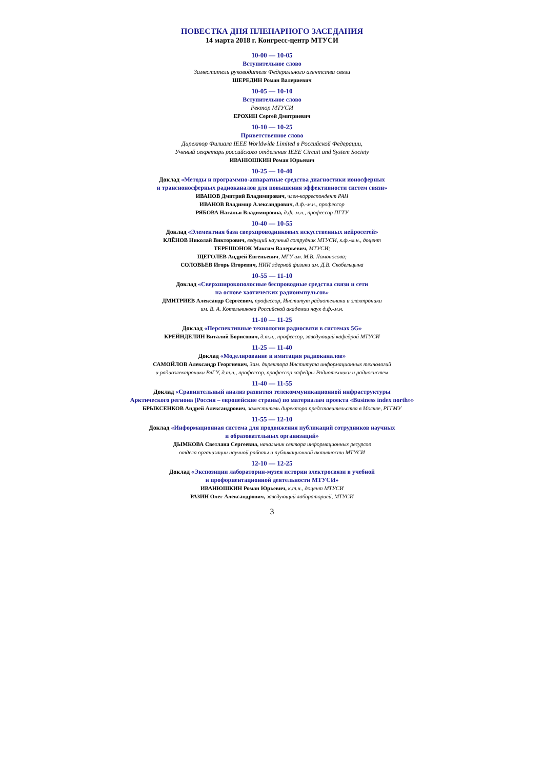ПОВЕСТКА ДНЯ ПЛЕНАРНОГО ЗАСЕДАНИЯ
14 марта 2018 г. Конгресс-центр МТУСИ
10-00 — 10-05
Вступительное слово
Заместитель руководителя Федерального агентства связи
ШЕРЕДИН Роман Валериевич
10-05 — 10-10
Вступительное слово
Ректор МТУСИ
ЕРОХИН Сергей Дмитриевич
10-10 — 10-25
Приветственное слово
Директор Филиала IEEE Worldwide Limited в Российской Федерации,
Ученый секретарь российского отделения IEEE Circuit and System Society
ИВАНЮШКИН Роман Юрьевич
10-25 — 10-40
Доклад «Методы и программно-аппаратные средства диагностики ионосферных
и трансионосферных радиоканалов для повышения эффективности систем связи»
ИВАНОВ Дмитрий Владимирович, член-корреспондент РАН
ИВАНОВ Владимир Александрович, д.ф.-м.н., профессор
РЯБОВА Наталья Владимировна, д.ф.-м.н., профессор ПГТУ
10-40 — 10-55
Доклад «Элементная база сверхпроводниковых искусственных нейросетей»
КЛЁНОВ Николай Викторович, ведущий научный сотрудник МТУСИ, к.ф.-м.н., доцент
ТЕРЕШОНОК Максим Валерьевич, МТУСИ;
ЩЕГОЛЕВ Андрей Евгеньевич, МГУ им. М.В. Ломоносова;
СОЛОВЬЕВ Игорь Игоревич, НИИ ядерной физики им. Д.В. Скобельцына
10-55 — 11-10
Доклад «Сверхширокополосные беспроводные средства связи и сети
на основе хаотических радиоимпульсов»
ДМИТРИЕВ Александр Сергеевич, профессор, Институт радиотехники и электроники
им. В. А. Котельникова Российской академии наук д.ф.-м.н.
11-10 — 11-25
Доклад «Перспективные технологии радиосвязи в системах 5G»
КРЕЙНДЕЛИН Виталий Борисович, д.т.н., профессор, заведующий кафедрой МТУСИ
11-25 — 11-40
Доклад «Моделирование и имитация радиоканалов»
САМОЙЛОВ Александр Георгиевич, Зам. директора Института информационных технологий
и радиоэлектроники ВлГУ, д.т.н., профессор, профессор кафедры Радиотехники и радиосистем
11-40 — 11-55
Доклад «Сравнительный анализ развития телекоммуникационной инфраструктуры
Арктического региона (Россия – европейские страны) по материалам проекта «Business index north»»
БРЫКСЕНКОВ Андрей Александрович, заместитель директора представительства в Москве, РГГМУ
11-55 — 12-10
Доклад «Информационная система для продвижения публикаций сотрудников научных
и образовательных организаций»
ДЫМКОВА Светлана Сергеевна, начальник сектора информационных ресурсов
отдела организации научной работы и публикационной активности МТУСИ
12-10 — 12-25
Доклад «Экспозиции лаборатории-музея истории электросвязи в учебной
и профориентационной деятельности МТУСИ»
ИВАНЮШКИН Роман Юрьевич, к.т.н., доцент МТУСИ
РАЗИН Олег Александрович, заведующий лабораторией, МТУСИ
3